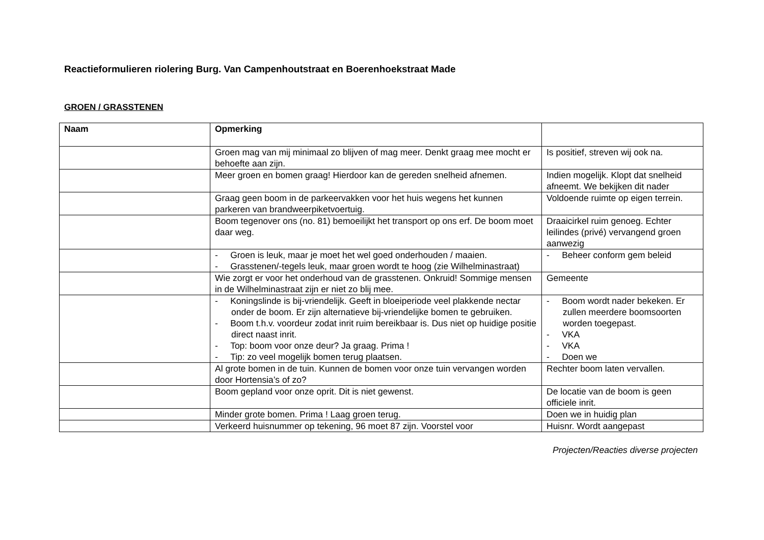Reactieformulieren riolering Burg. Van Campenhoutstraat en Boerenhoekstraat Made
GROEN / GRASSTENEN
| Naam | Opmerking | |
| --- | --- | --- |
| | Groen mag van mij minimaal zo blijven of mag meer. Denkt graag mee mocht er behoefte aan zijn. | Is positief, streven wij ook na. |
| | Meer groen en bomen graag! Hierdoor kan de gereden snelheid afnemen. | Indien mogelijk. Klopt dat snelheid afneemt. We bekijken dit nader |
| | Graag geen boom in de parkeervakken voor het huis wegens het kunnen parkeren van brandweerpiketvoertuig. | Voldoende ruimte op eigen terrein. |
| | Boom tegenover ons (no. 81) bemoeilijkt het transport op ons erf. De boom moet daar weg. | Draaicirkel ruim genoeg. Echter leilindes (privé) vervangend groen aanwezig |
| | - Groen is leuk, maar je moet het wel goed onderhouden / maaien. - Grasstenen/-tegels leuk, maar groen wordt te hoog (zie Wilhelminastraat) | - Beheer conform gem beleid |
| | Wie zorgt er voor het onderhoud van de grasstenen. Onkruid! Sommige mensen in de Wilhelminastraat zijn er niet zo blij mee. | Gemeente |
| | - Koningslinde is bij-vriendelijk. Geeft in bloeiperiode veel plakkende nectar onder de boom. Er zijn alternatieve bij-vriendelijke bomen te gebruiken. - Boom t.h.v. voordeur zodat inrit ruim bereikbaar is. Dus niet op huidige positie direct naast inrit. - Top: boom voor onze deur? Ja graag. Prima ! - Tip: zo veel mogelijk bomen terug plaatsen. | - Boom wordt nader bekeken. Er zullen meerdere boomsoorten worden toegepast. - VKA - VKA - Doen we |
| | Al grote bomen in de tuin. Kunnen de bomen voor onze tuin vervangen worden door Hortensia’s of zo? | Rechter boom laten vervallen. |
| | Boom gepland voor onze oprit. Dit is niet gewenst. | De locatie van de boom is geen officiele inrit. |
| | Minder grote bomen. Prima ! Laag groen terug. | Doen we in huidig plan |
| | Verkeerd huisnummer op tekening, 96 moet 87 zijn. Voorstel voor | Huisnr. Wordt aangepast |
Projecten/Reacties diverse projecten